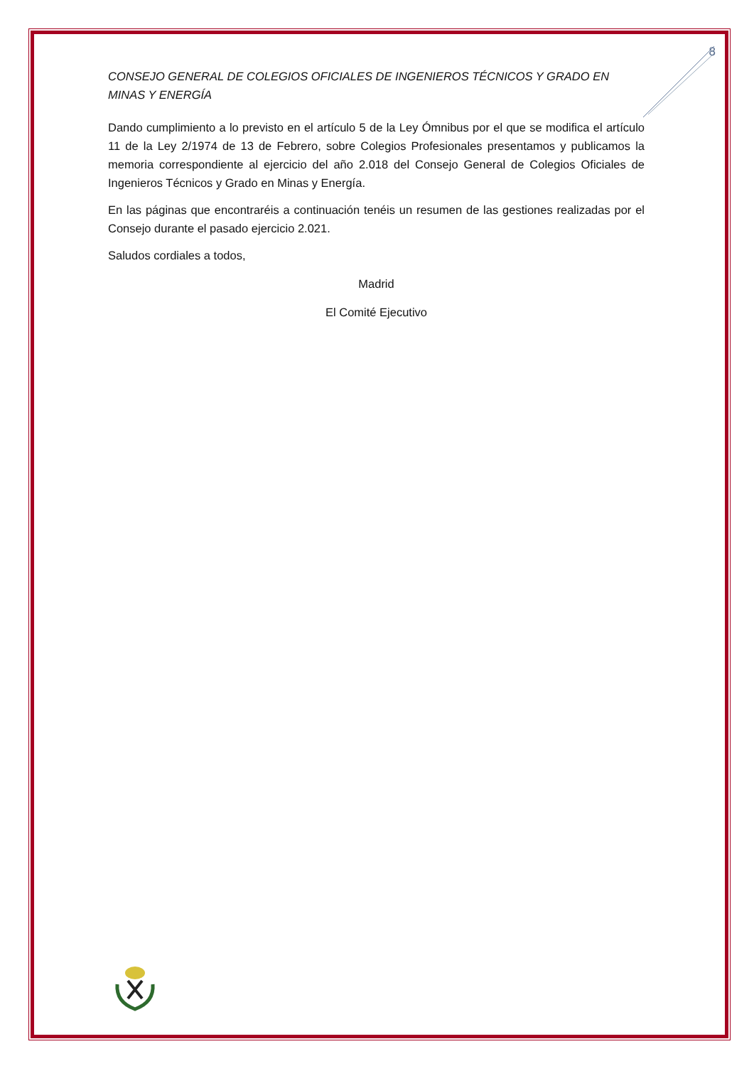8
CONSEJO GENERAL DE COLEGIOS OFICIALES DE INGENIEROS TÉCNICOS Y GRADO EN MINAS Y ENERGÍA
Dando cumplimiento a lo previsto en el artículo 5 de la Ley Ómnibus por el que se modifica el artículo 11 de la Ley 2/1974 de 13 de Febrero, sobre Colegios Profesionales presentamos y publicamos la memoria correspondiente al ejercicio del año 2.018 del Consejo General de Colegios Oficiales de Ingenieros Técnicos y Grado en Minas y Energía.
En las páginas que encontraréis a continuación tenéis un resumen de las gestiones realizadas por el Consejo durante el pasado ejercicio 2.021.
Saludos cordiales a todos,
Madrid
El Comité Ejecutivo